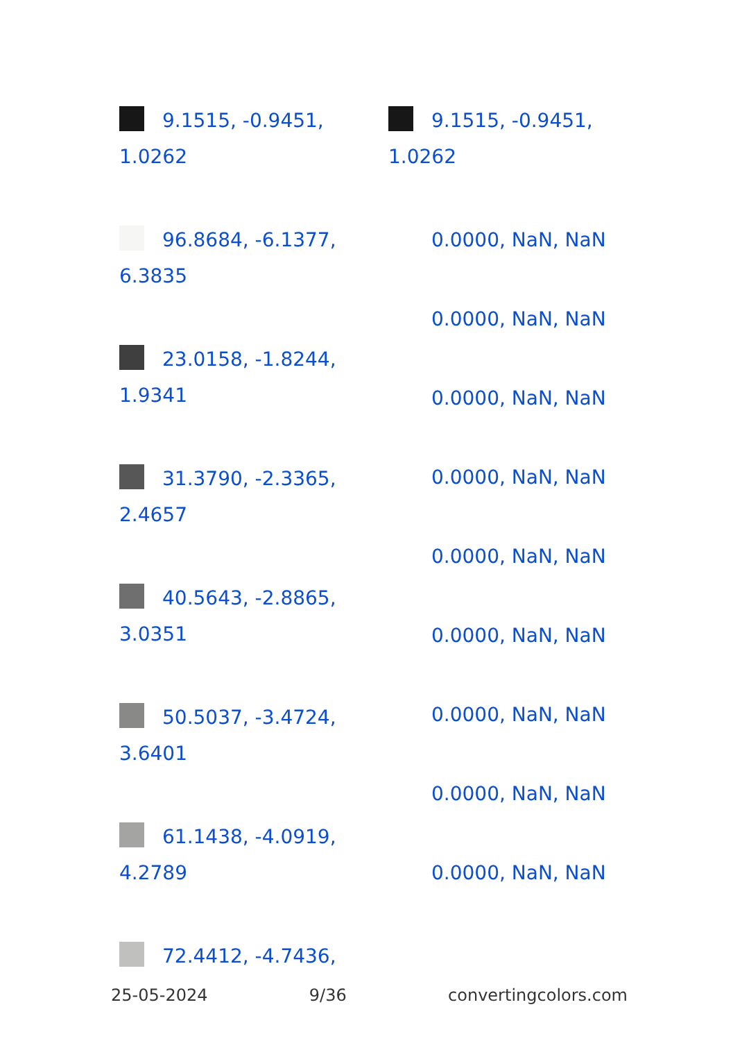9.1515, -0.9451, 1.0262
96.8684, -6.1377, 6.3835
23.0158, -1.8244, 1.9341
31.3790, -2.3365, 2.4657
40.5643, -2.8865, 3.0351
50.5037, -3.4724, 3.6401
61.1438, -4.0919, 4.2789
72.4412, -4.7436,
9.1515, -0.9451, 1.0262
0.0000, NaN, NaN
0.0000, NaN, NaN
0.0000, NaN, NaN
0.0000, NaN, NaN
0.0000, NaN, NaN
0.0000, NaN, NaN
0.0000, NaN, NaN
0.0000, NaN, NaN
0.0000, NaN, NaN
25-05-2024 9/36 convertingcolors.com